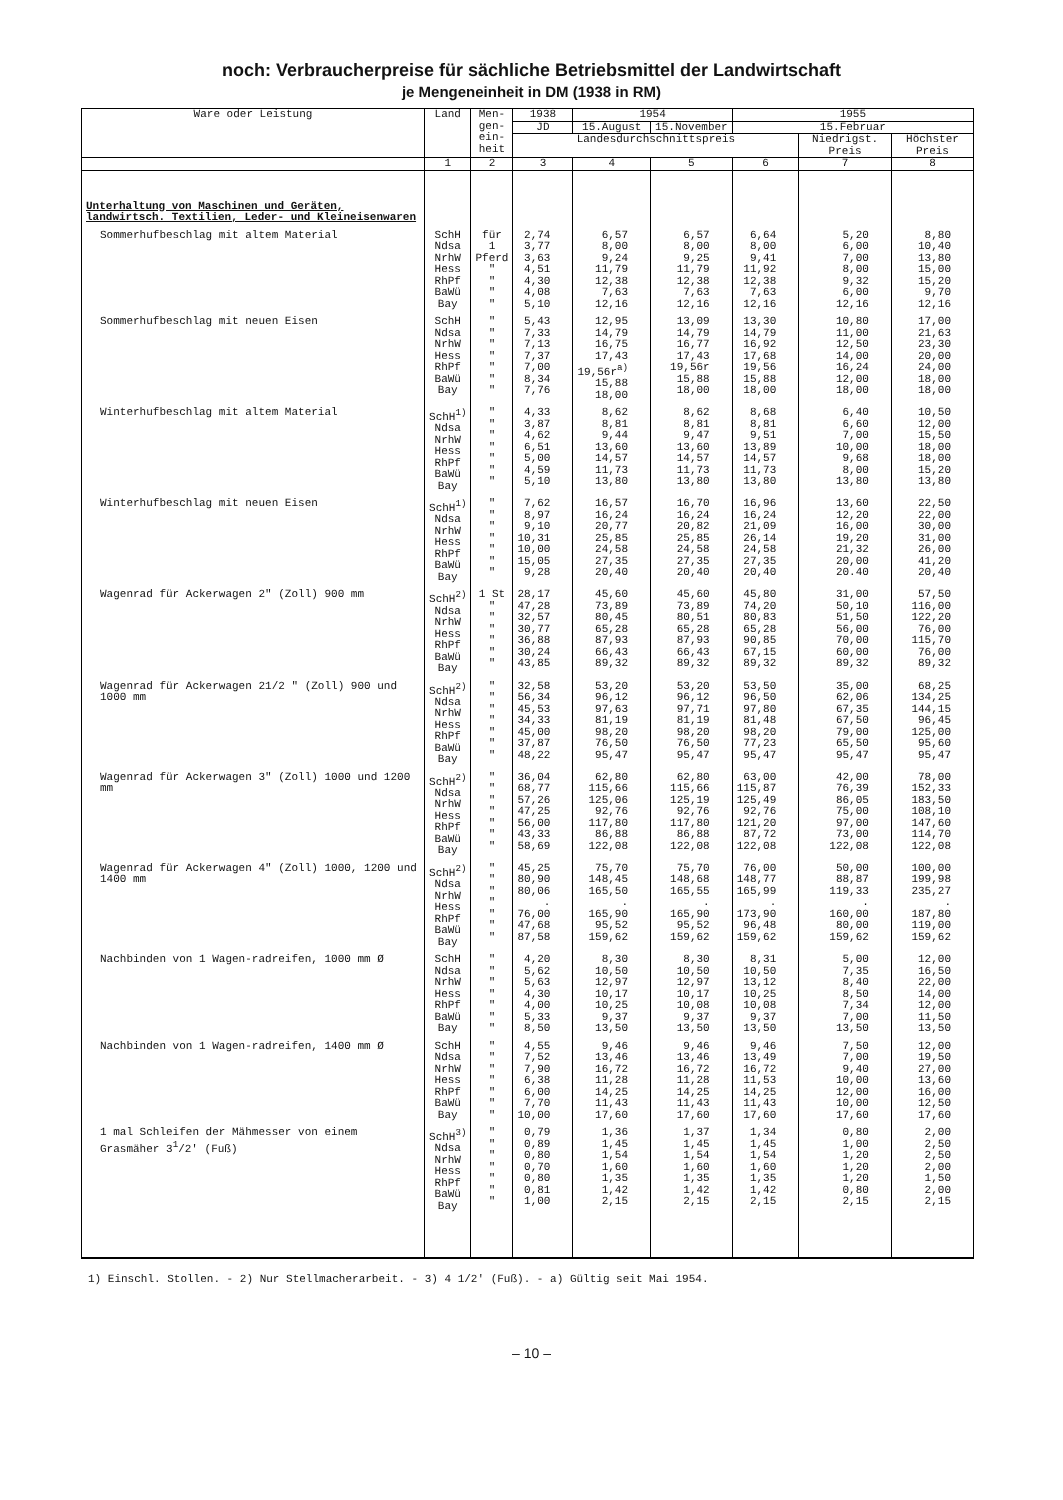noch: Verbraucherpreise für sächliche Betriebsmittel der Landwirtschaft
je Mengeneinheit in DM (1938 in RM)
| Ware oder Leistung | Land | Men- gen- ein- heit | 1938 | 1954 | | 1955 | | |
| --- | --- | --- | --- | --- | --- | --- | --- | --- |
| | | | JD | 15.August | 15.November | 15.Februar | | |
| | | | Landesdurchschnittspreis | | | | Niedrigst. Preis | Höchster Preis |
| | 1 | 2 | 3 | 4 | 5 | 6 | 7 | 8 |
| Unterhaltung von Maschinen und Geräten, landwirtsch. Textilien, Leder- und Kleineisenwaren | | | | | | | | |
| Sommerhufbeschlag mit altem Material | SchH Ndsa NrhW Hess RhPf BaWü Bay | für 1 Pferd " " " " | 2,74 3,77 3,63 4,51 4,30 4,08 5,10 | 6,57 8,00 9,24 11,79 12,38 7,63 12,16 | 6,57 8,00 9,25 11,79 12,38 7,63 12,16 | 6,64 8,00 9,41 11,92 12,38 7,63 12,16 | 5,20 6,00 7,00 8,00 9,32 6,00 12,16 | 8,80 10,40 13,80 15,00 15,20 9,70 12,16 |
| Sommerhufbeschlag mit neuen Eisen | SchH Ndsa NrhW Hess RhPf BaWü Bay | " " " " " " " | 5,43 7,33 7,13 7,37 7,00 8,34 7,76 | 12,95 14,79 16,75 17,43 19,56r<sup>a)</sup> 15,88 18,00 | 13,09 14,79 16,77 17,43 19,56r 15,88 18,00 | 13,30 14,79 16,92 17,68 19,56 15,88 18,00 | 10,80 11,00 12,50 14,00 16,24 12,00 18,00 | 17,00 21,63 23,30 20,00 24,00 18,00 18,00 |
| Winterhufbeschlag mit altem Material | SchH<sup>1)</sup> Ndsa NrhW Hess RhPf BaWü Bay | " " " " " " " | 4,33 3,87 4,62 6,51 5,00 4,59 5,10 | 8,62 8,81 9,44 13,60 14,57 11,73 13,80 | 8,62 8,81 9,47 13,60 14,57 11,73 13,80 | 8,68 8,81 9,51 13,89 14,57 11,73 13,80 | 6,40 6,60 7,00 10,00 9,68 8,00 13,80 | 10,50 12,00 15,50 18,00 18,00 15,20 13,80 |
| Winterhufbeschlag mit neuen Eisen | SchH<sup>1)</sup> Ndsa NrhW Hess RhPf BaWü Bay | " " " " " " " | 7,62 8,97 9,10 10,31 10,00 15,05 9,28 | 16,57 16,24 20,77 25,85 24,58 27,35 20,40 | 16,70 16,24 20,82 25,85 24,58 27,35 20,40 | 16,96 16,24 21,09 26,14 24,58 27,35 20,40 | 13,60 12,20 16,00 19,20 21,32 20,00 20.40 | 22,50 22,00 30,00 31,00 26,00 41,20 20,40 |
| Wagenrad für Ackerwagen 2" (Zoll) 900 mm | SchH<sup>2)</sup> Ndsa NrhW Hess RhPf BaWü Bay | 1 St " " " " " " | 28,17 47,28 32,57 30,77 36,88 30,24 43,85 | 45,60 73,89 80,45 65,28 87,93 66,43 89,32 | 45,60 73,89 80,51 65,28 87,93 66,43 89,32 | 45,80 74,20 80,83 65,28 90,85 67,15 89,32 | 31,00 50,10 51,50 56,00 70,00 60,00 89,32 | 57,50 116,00 122,20 76,00 115,70 76,00 89,32 |
| Wagenrad für Ackerwagen 21/2 " (Zoll) 900 und 1000 mm | SchH<sup>2)</sup> Ndsa NrhW Hess RhPf BaWü Bay | " " " " " " " | 32,58 56,34 45,53 34,33 45,00 37,87 48,22 | 53,20 96,12 97,63 81,19 98,20 76,50 95,47 | 53,20 96,12 97,71 81,19 98,20 76,50 95,47 | 53,50 96,50 97,80 81,48 98,20 77,23 95,47 | 35,00 62,06 67,35 67,50 79,00 65,50 95,47 | 68,25 134,25 144,15 96,45 125,00 95,60 95,47 |
| Wagenrad für Ackerwagen 3" (Zoll) 1000 und 1200 mm | SchH<sup>2)</sup> Ndsa NrhW Hess RhPf BaWü Bay | " " " " " " " | 36,04 68,77 57,26 47,25 56,00 43,33 58,69 | 62,80 115,66 125,06 92,76 117,80 86,88 122,08 | 62,80 115,66 125,19 92,76 117,80 86,88 122,08 | 63,00 115,87 125,49 92,76 121,20 87,72 122,08 | 42,00 76,39 86,05 75,00 97,00 73,00 122,08 | 78,00 152,33 183,50 108,10 147,60 114,70 122,08 |
| Wagenrad für Ackerwagen 4" (Zoll) 1000, 1200 und 1400 mm | SchH<sup>2)</sup> Ndsa NrhW Hess RhPf BaWü Bay | " " " " " " " | 45,25 80,90 80,06 . 76,00 47,68 87,58 | 75,70 148,45 165,50 . 165,90 95,52 159,62 | 75,70 148,68 165,55 . 165,90 95,52 159,62 | 76,00 148,77 165,99 . 173,90 96,48 159,62 | 50,00 88,87 119,33 . 160,00 80,00 159,62 | 100,00 199,98 235,27 . 187,80 119,00 159,62 |
| Nachbinden von 1 Wagen-radreifen, 1000 mm Ø | SchH Ndsa NrhW Hess RhPf BaWü Bay | " " " " " " " | 4,20 5,62 5,63 4,30 4,00 5,33 8,50 | 8,30 10,50 12,97 10,17 10,25 9,37 13,50 | 8,30 10,50 12,97 10,17 10,08 9,37 13,50 | 8,31 10,50 13,12 10,25 10,08 9,37 13,50 | 5,00 7,35 8,40 8,50 7,34 7,00 13,50 | 12,00 16,50 22,00 14,00 12,00 11,50 13,50 |
| Nachbinden von 1 Wagen-radreifen, 1400 mm Ø | SchH Ndsa NrhW Hess RhPf BaWü Bay | " " " " " " " | 4,55 7,52 7,90 6,38 6,00 7,70 10,00 | 9,46 13,46 16,72 11,28 14,25 11,43 17,60 | 9,46 13,46 16,72 11,28 14,25 11,43 17,60 | 9,46 13,49 16,72 11,53 14,25 11,43 17,60 | 7,50 7,00 9,40 10,00 12,00 10,00 17,60 | 12,00 19,50 27,00 13,60 16,00 12,50 17,60 |
| 1 mal Schleifen der Mähmesser von einem Grasmäher 3<sup>1</sup>/2' (Fuß) | SchH<sup>3)</sup> Ndsa NrhW Hess RhPf BaWü Bay | " " " " " " " | 0,79 0,89 0,80 0,70 0,80 0,81 1,00 | 1,36 1,45 1,54 1,60 1,35 1,42 2,15 | 1,37 1,45 1,54 1,60 1,35 1,42 2,15 | 1,34 1,45 1,54 1,60 1,35 1,42 2,15 | 0,80 1,00 1,20 1,20 1,20 0,80 2,15 | 2,00 2,50 2,50 2,00 1,50 2,00 2,15 |
1) Einschl. Stollen. - 2) Nur Stellmacherarbeit. - 3) 4 1/2' (Fuß). - a) Gültig seit Mai 1954.
– 10 –